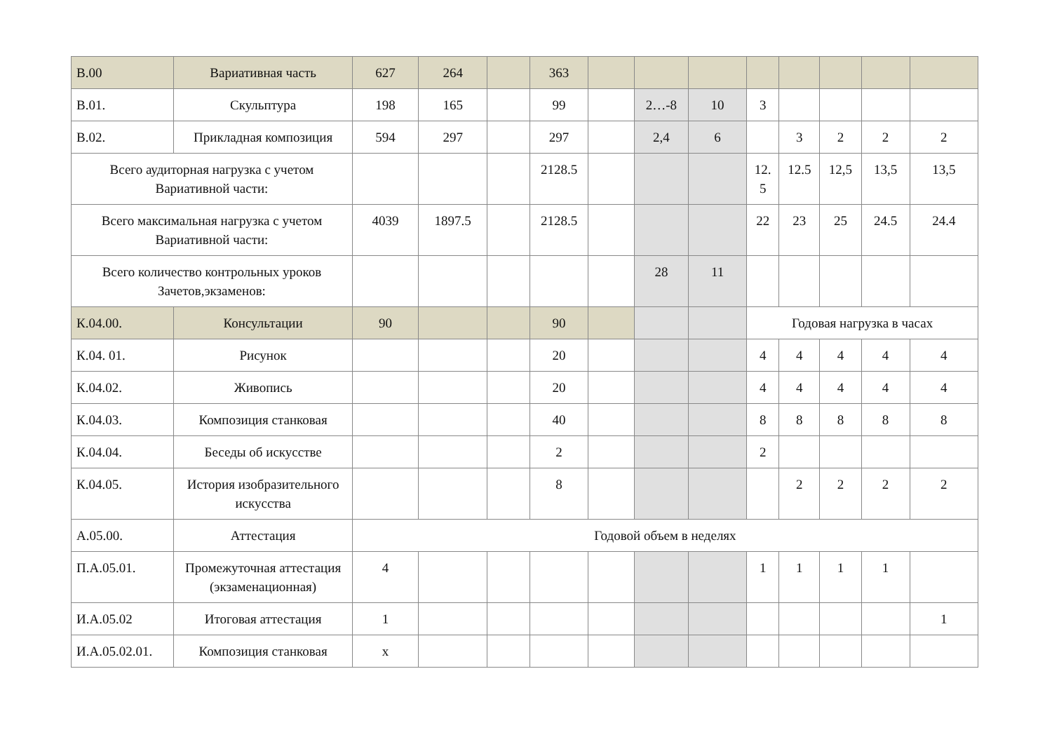| В.00 | Вариативная часть | 627 | 264 | | 363 | | | | | | | | |
| В.01. | Скульптура | 198 | 165 | | 99 | | 2…-8 | 10 | 3 | | | | |
| В.02. | Прикладная композиция | 594 | 297 | | 297 | | 2,4 | 6 | | 3 | 2 | 2 | 2 |
| Всего аудиторная нагрузка с учетом Вариативной части: | | | | | 2128.5 | | | | 12. 5 | 12.5 | 12,5 | 13,5 | 13,5 |
| Всего максимальная нагрузка с учетом Вариативной части: | | 4039 | 1897.5 | | 2128.5 | | | | 22 | 23 | 25 | 24.5 | 24.4 |
| Всего количество контрольных уроков Зачетов,экзаменов: | | | | | | | 28 | 11 | | | | | |
| К.04.00. | Консультации | 90 | | | 90 | | | | Годовая нагрузка в часах | | | | |
| К.04. 01. | Рисунок | | | | 20 | | | | 4 | 4 | 4 | 4 | 4 |
| К.04.02. | Живопись | | | | 20 | | | | 4 | 4 | 4 | 4 | 4 |
| К.04.03. | Композиция станковая | | | | 40 | | | | 8 | 8 | 8 | 8 | 8 |
| К.04.04. | Беседы об искусстве | | | | 2 | | | | 2 | | | | |
| К.04.05. | История изобразительного искусства | | | | 8 | | | | | 2 | 2 | 2 | 2 |
| А.05.00. | Аттестация | Годовой объем в неделях | | | | | | | | | | | |
| П.А.05.01. | Промежуточная аттестация (экзаменационная) | 4 | | | | | | | 1 | 1 | 1 | 1 | |
| И.А.05.02 | Итоговая аттестация | 1 | | | | | | | | | | | 1 |
| И.А.05.02.01. | Композиция станковая | х | | | | | | | | | | | |